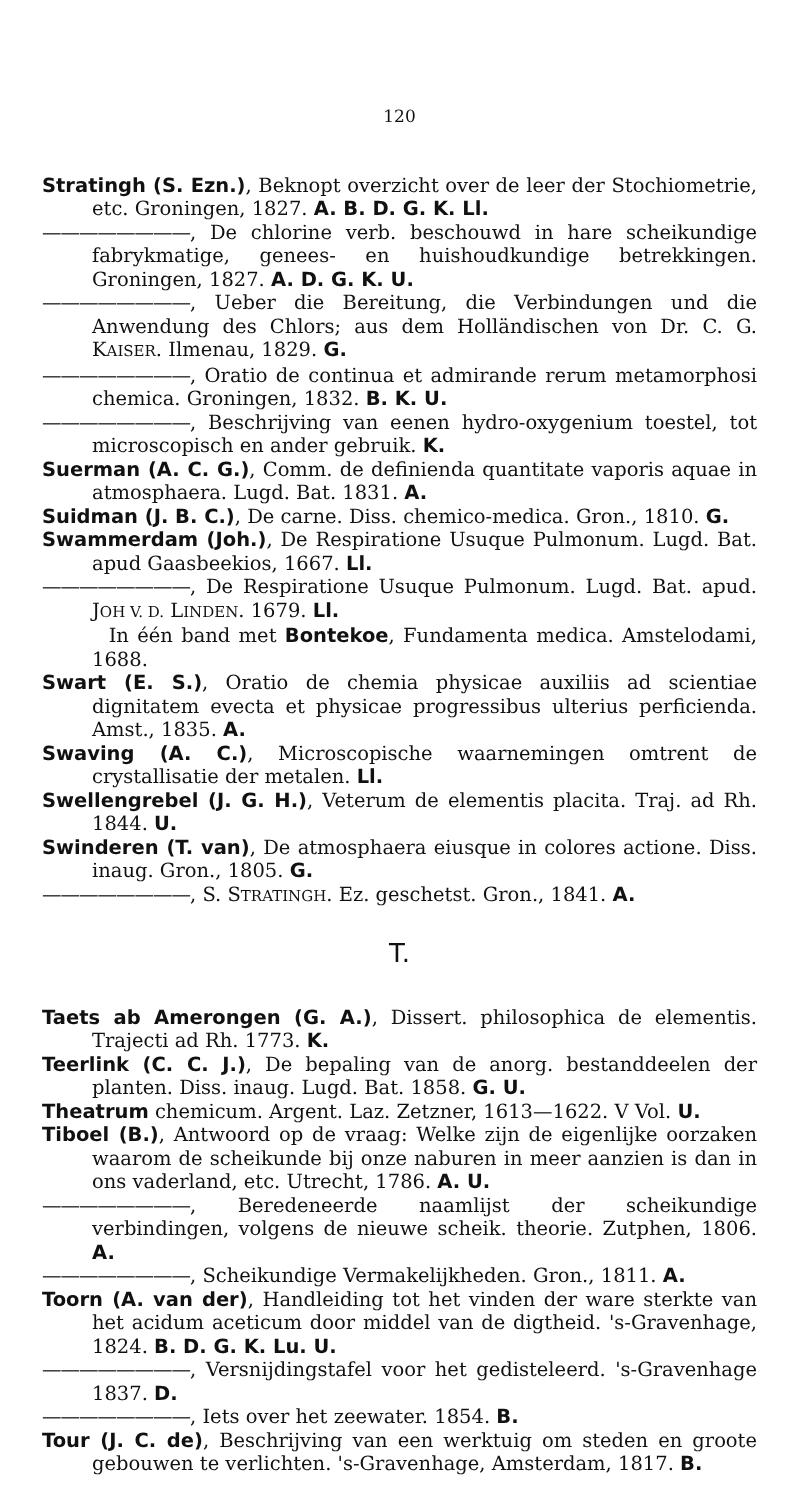120
Stratingh (S. Ezn.), Beknopt overzicht over de leer der Stochiometrie, etc. Groningen, 1827. A. B. D. G. K. Ll.
————————, De chlorine verb. beschouwd in hare scheikundige fabrykmatige, genees- en huishoudkundige betrekkingen. Groningen, 1827. A. D. G. K. U.
————————, Ueber die Bereitung, die Verbindungen und die Anwendung des Chlors; aus dem Holländischen von Dr. C. G. KAISER. Ilmenau, 1829. G.
————————, Oratio de continua et admirande rerum metamorphosi chemica. Groningen, 1832. B. K. U.
————————, Beschrijving van eenen hydro-oxygenium toestel, tot microscopisch en ander gebruik. K.
Suerman (A. C. G.), Comm. de definienda quantitate vaporis aquae in atmosphaera. Lugd. Bat. 1831. A.
Suidman (J. B. C.), De carne. Diss. chemico-medica. Gron., 1810. G.
Swammerdam (Joh.), De Respiratione Usuque Pulmonum. Lugd. Bat. apud Gaasbeekios, 1667. Ll.
————————, De Respiratione Usuque Pulmonum. Lugd. Bat. apud. JOH V. D. LINDEN. 1679. Ll.
In één band met Bontekoe, Fundamenta medica. Amstelodami, 1688.
Swart (E. S.), Oratio de chemia physicae auxiliis ad scientiae dignitatem evecta et physicae progressibus ulterius perficienda. Amst., 1835. A.
Swaving (A. C.), Microscopische waarnemingen omtrent de crystallisatie der metalen. Ll.
Swellengrebel (J. G. H.), Veterum de elementis placita. Traj. ad Rh. 1844. U.
Swinderen (T. van), De atmosphaera eiusque in colores actione. Diss. inaug. Gron., 1805. G.
————————, S. STRATINGH. Ez. geschetst. Gron., 1841. A.
T.
Taets ab Amerongen (G. A.), Dissert. philosophica de elementis. Trajecti ad Rh. 1773. K.
Teerlink (C. C. J.), De bepaling van de anorg. bestanddeelen der planten. Diss. inaug. Lugd. Bat. 1858. G. U.
Theatrum chemicum. Argent. Laz. Zetzner, 1613—1622. V Vol. U.
Tiboel (B.), Antwoord op de vraag: Welke zijn de eigenlijke oorzaken waarom de scheikunde bij onze naburen in meer aanzien is dan in ons vaderland, etc. Utrecht, 1786. A. U.
————————, Beredeneerde naamlijst der scheikundige verbindingen, volgens de nieuwe scheik. theorie. Zutphen, 1806. A.
————————, Scheikundige Vermakelijkheden. Gron., 1811. A.
Toorn (A. van der), Handleiding tot het vinden der ware sterkte van het acidum aceticum door middel van de digtheid. 's-Gravenhage, 1824. B. D. G. K. Lu. U.
————————, Versnijdingstafel voor het gedisteleerd. 's-Gravenhage 1837. D.
————————, Iets over het zeewater. 1854. B.
Tour (J. C. de), Beschrijving van een werktuig om steden en groote gebouwen te verlichten. 's-Gravenhage, Amsterdam, 1817. B.